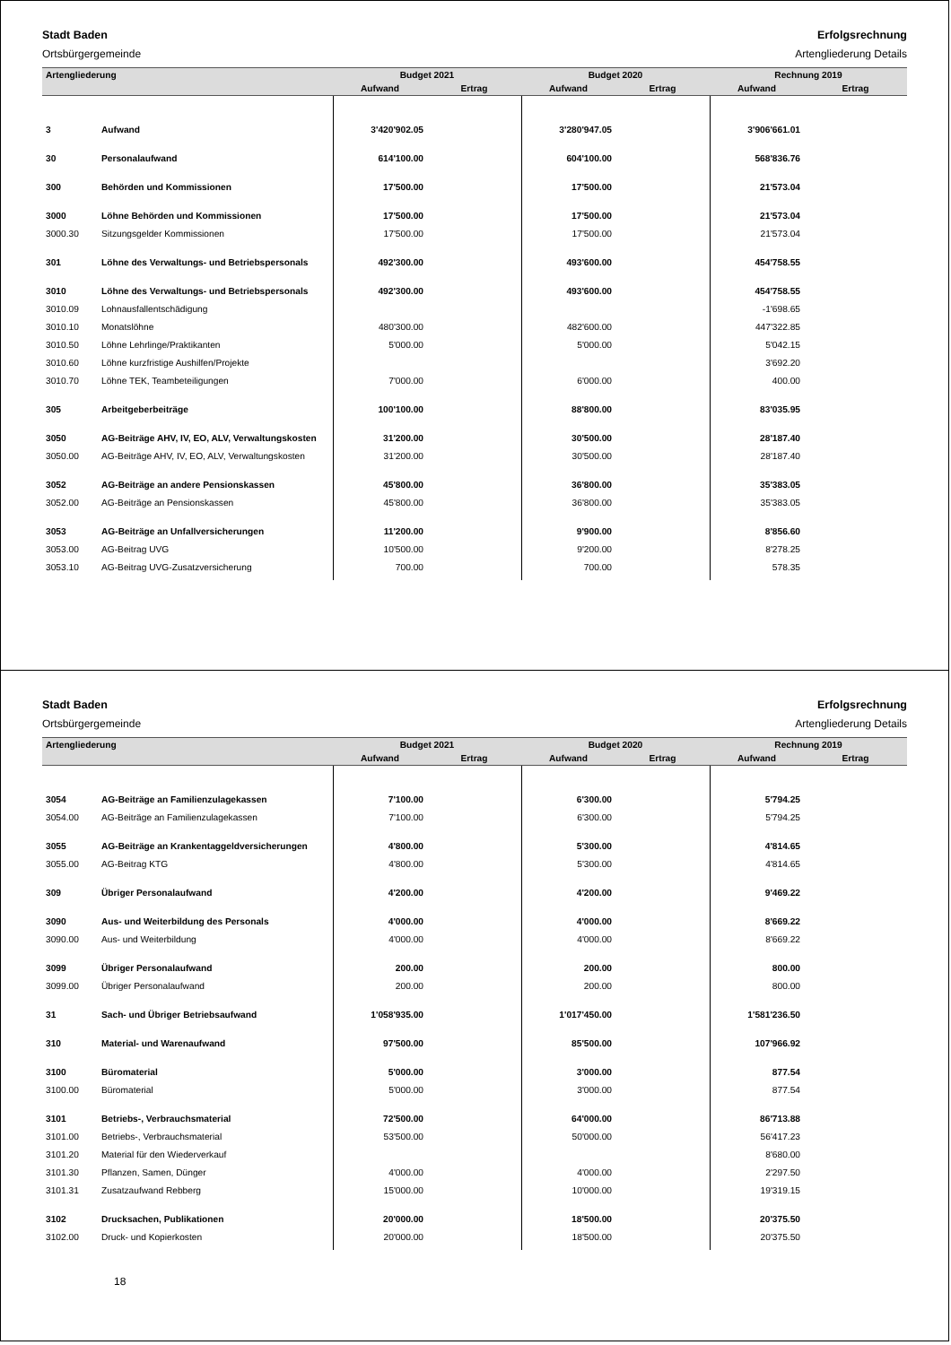Stadt Baden
Ortsbürgergemeinde
Erfolgsrechnung
Artengliederung Details
| Artengliederung | | Budget 2021 | | Budget 2020 | | Rechnung 2019 | |
| --- | --- | --- | --- | --- | --- | --- | --- |
| | | Aufwand | Ertrag | Aufwand | Ertrag | Aufwand | Ertrag |
| 3 | Aufwand | 3'420'902.05 | | 3'280'947.05 | | 3'906'661.01 | |
| 30 | Personalaufwand | 614'100.00 | | 604'100.00 | | 568'836.76 | |
| 300 | Behörden und Kommissionen | 17'500.00 | | 17'500.00 | | 21'573.04 | |
| 3000 | Löhne Behörden und Kommissionen | 17'500.00 | | 17'500.00 | | 21'573.04 | |
| 3000.30 | Sitzungsgelder Kommissionen | 17'500.00 | | 17'500.00 | | 21'573.04 | |
| 301 | Löhne des Verwaltungs- und Betriebspersonals | 492'300.00 | | 493'600.00 | | 454'758.55 | |
| 3010 | Löhne des Verwaltungs- und Betriebspersonals | 492'300.00 | | 493'600.00 | | 454'758.55 | |
| 3010.09 | Lohnausfallentschädigung | | | | | -1'698.65 | |
| 3010.10 | Monatslöhne | 480'300.00 | | 482'600.00 | | 447'322.85 | |
| 3010.50 | Löhne Lehrlinge/Praktikanten | 5'000.00 | | 5'000.00 | | 5'042.15 | |
| 3010.60 | Löhne kurzfristige Aushilfen/Projekte | | | | | 3'692.20 | |
| 3010.70 | Löhne TEK, Teambeteiligungen | 7'000.00 | | 6'000.00 | | 400.00 | |
| 305 | Arbeitgeberbeiträge | 100'100.00 | | 88'800.00 | | 83'035.95 | |
| 3050 | AG-Beiträge AHV, IV, EO, ALV, Verwaltungskosten | 31'200.00 | | 30'500.00 | | 28'187.40 | |
| 3050.00 | AG-Beiträge AHV, IV, EO, ALV, Verwaltungskosten | 31'200.00 | | 30'500.00 | | 28'187.40 | |
| 3052 | AG-Beiträge an andere Pensionskassen | 45'800.00 | | 36'800.00 | | 35'383.05 | |
| 3052.00 | AG-Beiträge an Pensionskassen | 45'800.00 | | 36'800.00 | | 35'383.05 | |
| 3053 | AG-Beiträge an Unfallversicherungen | 11'200.00 | | 9'900.00 | | 8'856.60 | |
| 3053.00 | AG-Beitrag UVG | 10'500.00 | | 9'200.00 | | 8'278.25 | |
| 3053.10 | AG-Beitrag UVG-Zusatzversicherung | 700.00 | | 700.00 | | 578.35 | |
Stadt Baden
Ortsbürgergemeinde
Erfolgsrechnung
Artengliederung Details
| Artengliederung | | Budget 2021 | | Budget 2020 | | Rechnung 2019 | |
| --- | --- | --- | --- | --- | --- | --- | --- |
| | | Aufwand | Ertrag | Aufwand | Ertrag | Aufwand | Ertrag |
| 3054 | AG-Beiträge an Familienzulagekassen | 7'100.00 | | 6'300.00 | | 5'794.25 | |
| 3054.00 | AG-Beiträge an Familienzulagekassen | 7'100.00 | | 6'300.00 | | 5'794.25 | |
| 3055 | AG-Beiträge an Krankentaggeldversicherungen | 4'800.00 | | 5'300.00 | | 4'814.65 | |
| 3055.00 | AG-Beitrag KTG | 4'800.00 | | 5'300.00 | | 4'814.65 | |
| 309 | Übriger Personalaufwand | 4'200.00 | | 4'200.00 | | 9'469.22 | |
| 3090 | Aus- und Weiterbildung des Personals | 4'000.00 | | 4'000.00 | | 8'669.22 | |
| 3090.00 | Aus- und Weiterbildung | 4'000.00 | | 4'000.00 | | 8'669.22 | |
| 3099 | Übriger Personalaufwand | 200.00 | | 200.00 | | 800.00 | |
| 3099.00 | Übriger Personalaufwand | 200.00 | | 200.00 | | 800.00 | |
| 31 | Sach- und Übriger Betriebsaufwand | 1'058'935.00 | | 1'017'450.00 | | 1'581'236.50 | |
| 310 | Material- und Warenaufwand | 97'500.00 | | 85'500.00 | | 107'966.92 | |
| 3100 | Büromaterial | 5'000.00 | | 3'000.00 | | 877.54 | |
| 3100.00 | Büromaterial | 5'000.00 | | 3'000.00 | | 877.54 | |
| 3101 | Betriebs-, Verbrauchsmaterial | 72'500.00 | | 64'000.00 | | 86'713.88 | |
| 3101.00 | Betriebs-, Verbrauchsmaterial | 53'500.00 | | 50'000.00 | | 56'417.23 | |
| 3101.20 | Material für den Wiederverkauf | | | | | 8'680.00 | |
| 3101.30 | Pflanzen, Samen, Dünger | 4'000.00 | | 4'000.00 | | 2'297.50 | |
| 3101.31 | Zusatzaufwand Rebberg | 15'000.00 | | 10'000.00 | | 19'319.15 | |
| 3102 | Drucksachen, Publikationen | 20'000.00 | | 18'500.00 | | 20'375.50 | |
| 3102.00 | Druck- und Kopierkosten | 20'000.00 | | 18'500.00 | | 20'375.50 | |
18